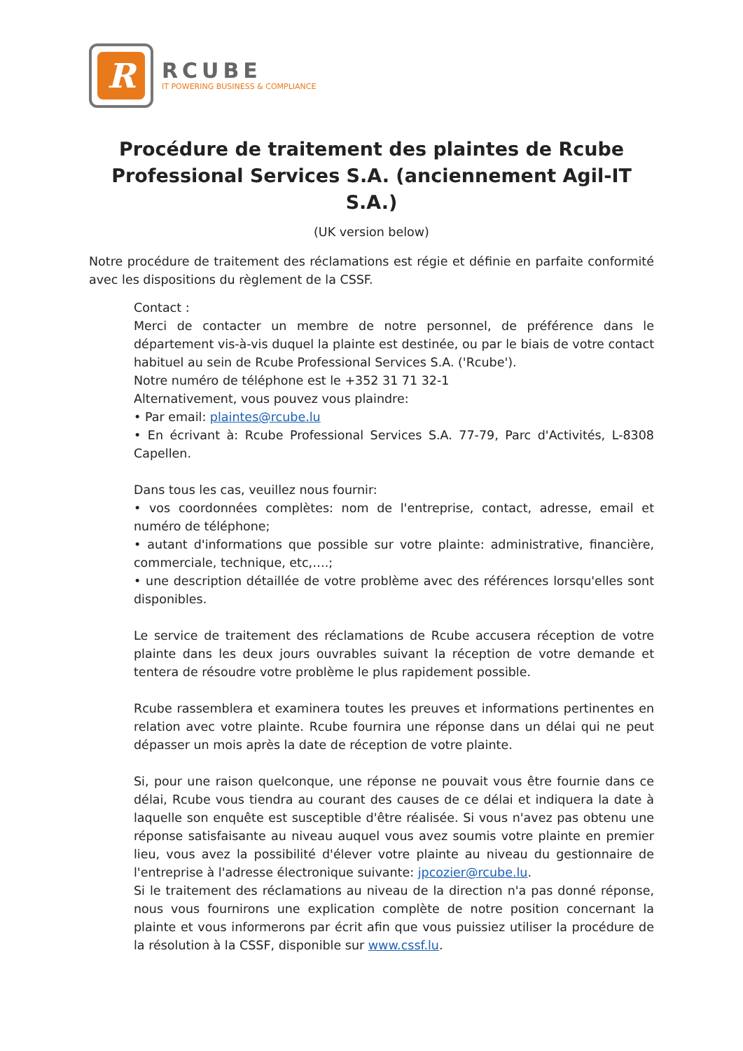R
RCUBE
IT POWERING BUSINESS & COMPLIANCE
Procédure de traitement des plaintes de Rcube Professional Services S.A. (anciennement Agil-IT S.A.)
(UK version below)
Notre procédure de traitement des réclamations est régie et définie en parfaite conformité avec les dispositions du règlement de la CSSF.
Contact :
Merci de contacter un membre de notre personnel, de préférence dans le département vis-à-vis duquel la plainte est destinée, ou par le biais de votre contact habituel au sein de Rcube Professional Services S.A. ('Rcube').
Notre numéro de téléphone est le +352 31 71 32-1
Alternativement, vous pouvez vous plaindre:
• Par email: plaintes@rcube.lu
• En écrivant à: Rcube Professional Services S.A. 77-79, Parc d'Activités, L-8308 Capellen.
Dans tous les cas, veuillez nous fournir:
• vos coordonnées complètes: nom de l'entreprise, contact, adresse, email et numéro de téléphone;
• autant d'informations que possible sur votre plainte: administrative, financière, commerciale, technique, etc,….;
• une description détaillée de votre problème avec des références lorsqu'elles sont disponibles.
Le service de traitement des réclamations de Rcube accusera réception de votre plainte dans les deux jours ouvrables suivant la réception de votre demande et tentera de résoudre votre problème le plus rapidement possible.
Rcube rassemblera et examinera toutes les preuves et informations pertinentes en relation avec votre plainte. Rcube fournira une réponse dans un délai qui ne peut dépasser un mois après la date de réception de votre plainte.
Si, pour une raison quelconque, une réponse ne pouvait vous être fournie dans ce délai, Rcube vous tiendra au courant des causes de ce délai et indiquera la date à laquelle son enquête est susceptible d'être réalisée. Si vous n'avez pas obtenu une réponse satisfaisante au niveau auquel vous avez soumis votre plainte en premier lieu, vous avez la possibilité d'élever votre plainte au niveau du gestionnaire de l'entreprise à l'adresse électronique suivante: jpcozier@rcube.lu.
Si le traitement des réclamations au niveau de la direction n'a pas donné réponse, nous vous fournirons une explication complète de notre position concernant la plainte et vous informerons par écrit afin que vous puissiez utiliser la procédure de la résolution à la CSSF, disponible sur www.cssf.lu.